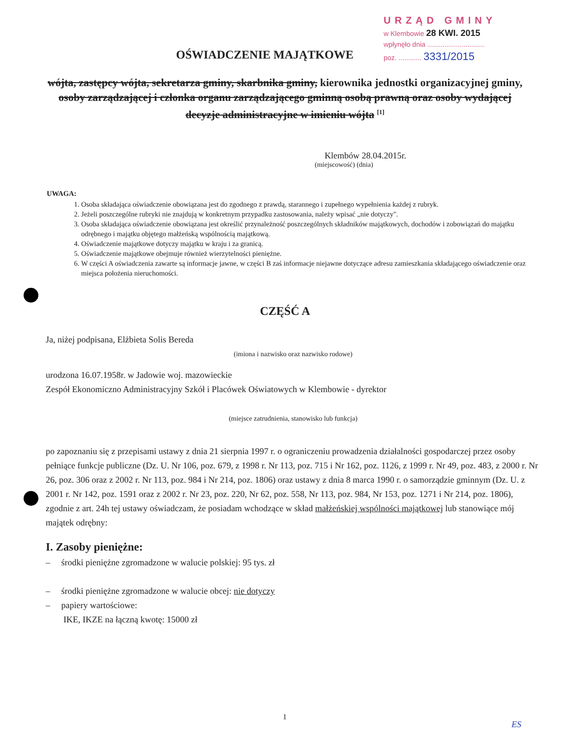URZĄD GMINY
w Klembowie 28 KWI. 2015
wpłynęło dnia ..............................
poz. ............ 3331/2015
OŚWIADCZENIE MAJĄTKOWE
wójta, zastępcy wójta, sekretarza gminy, skarbnika gminy, kierownika jednostki organizacyjnej gminy, osoby zarządzającej i członka organu zarządzającego gminną osobą prawną oraz osoby wydającej decyzje administracyjne w imieniu wójta <sup>[1]</sup>
Klembów 28.04.2015r.
(miejscowość) (dnia)
UWAGA:
1. Osoba składająca oświadczenie obowiązana jest do zgodnego z prawdą, starannego i zupełnego wypełnienia każdej z rubryk.
2. Jeżeli poszczególne rubryki nie znajdują w konkretnym przypadku zastosowania, należy wpisać „nie dotyczy".
3. Osoba składająca oświadczenie obowiązana jest określić przynależność poszczególnych składników majątkowych, dochodów i zobowiązań do majątku odrębnego i majątku objętego małżeńską wspólnością majątkową.
4. Oświadczenie majątkowe dotyczy majątku w kraju i za granicą.
5. Oświadczenie majątkowe obejmuje również wierzytelności pieniężne.
6. W części A oświadczenia zawarte są informacje jawne, w części B zaś informacje niejawne dotyczące adresu zamieszkania składającego oświadczenie oraz miejsca położenia nieruchomości.
CZĘŚĆ A
Ja, niżej podpisana, Elżbieta Solis Bereda
(imiona i nazwisko oraz nazwisko rodowe)
urodzona 16.07.1958r. w Jadowie woj. mazowieckie
Zespół Ekonomiczno Administracyjny Szkół i Placówek Oświatowych w Klembowie - dyrektor
(miejsce zatrudnienia, stanowisko lub funkcja)
po zapoznaniu się z przepisami ustawy z dnia 21 sierpnia 1997 r. o ograniczeniu prowadzenia działalności gospodarczej przez osoby pełniące funkcje publiczne (Dz. U. Nr 106, poz. 679, z 1998 r. Nr 113, poz. 715 i Nr 162, poz. 1126, z 1999 r. Nr 49, poz. 483, z 2000 r. Nr 26, poz. 306 oraz z 2002 r. Nr 113, poz. 984 i Nr 214, poz. 1806) oraz ustawy z dnia 8 marca 1990 r. o samorządzie gminnym (Dz. U. z 2001 r. Nr 142, poz. 1591 oraz z 2002 r. Nr 23, poz. 220, Nr 62, poz. 558, Nr 113, poz. 984, Nr 153, poz. 1271 i Nr 214, poz. 1806), zgodnie z art. 24h tej ustawy oświadczam, że posiadam wchodzące w skład małżeńskiej wspólności majątkowej lub stanowiące mój majątek odrębny:
I. Zasoby pieniężne:
– środki pieniężne zgromadzone w walucie polskiej: 95 tys. zł
– środki pieniężne zgromadzone w walucie obcej: nie dotyczy
– papiery wartościowe:
IKE, IKZE na łączną kwotę: 15000 zł
1
ES